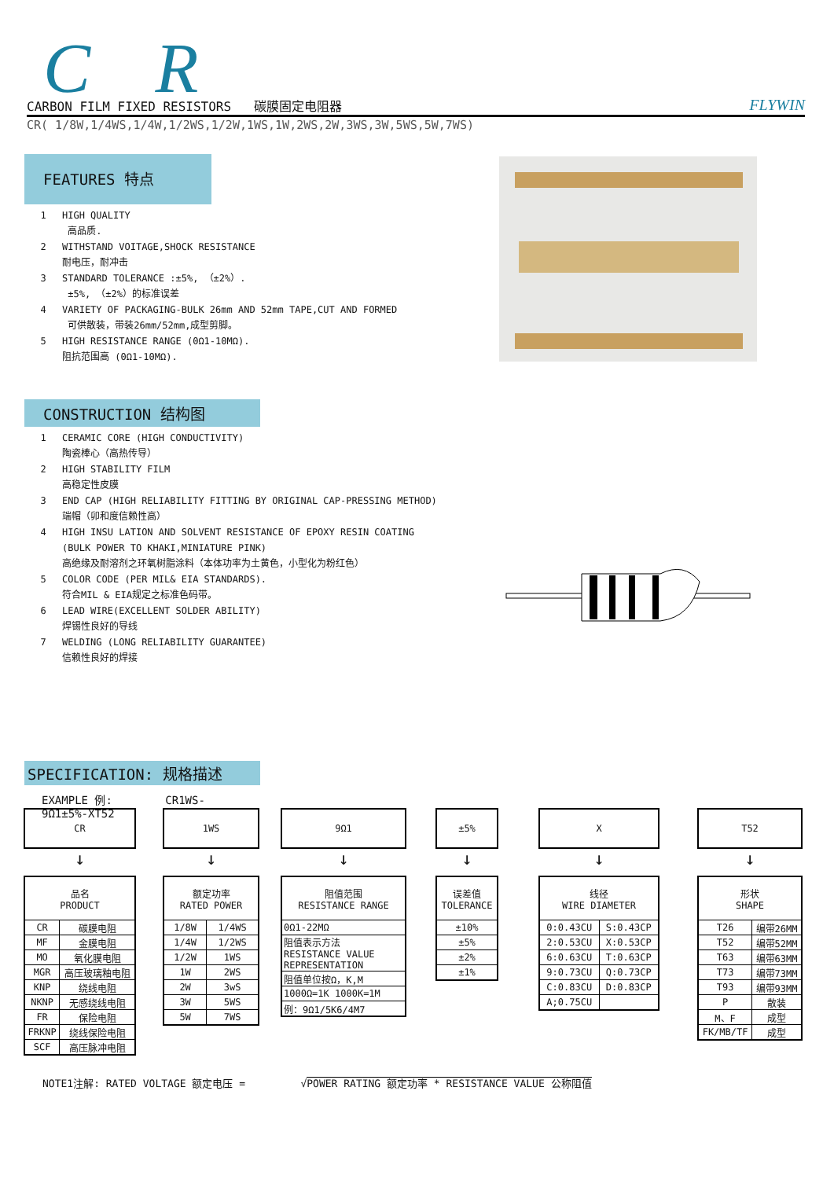C R
CARBON FILM FIXED RESISTORS 碳膜固定电阻器 FLYWIN
CR( 1/8W,1/4WS,1/4W,1/2WS,1/2W,1WS,1W,2WS,2W,3WS,3W,5WS,5W,7WS)
FEATURES 特点
1 HIGH QUALITY
高品质.
2 WITHSTAND VOITAGE,SHOCK RESISTANCE
耐电压，耐冲击
3 STANDARD TOLERANCE :±5%, （±2%）.
±5%, （±2%）的标准误差
4 VARIETY OF PACKAGING-BULK 26mm AND 52mm TAPE,CUT AND FORMED
可供散装，带装26mm/52mm,成型剪脚。
5 HIGH RESISTANCE RANGE (0Ω1-10MΩ).
阻抗范围高 (0Ω1-10MΩ).
CONSTRUCTION 结构图
1 CERAMIC CORE (HIGH CONDUCTIVITY)
陶瓷棒心（高热传导）
2 HIGH STABILITY FILM
高稳定性皮膜
3 END CAP (HIGH RELIABILITY FITTING BY ORIGINAL CAP-PRESSING METHOD)
端帽（卯和度信赖性高）
4 HIGH INSU LATION AND SOLVENT RESISTANCE OF EPOXY RESIN COATING
(BULK POWER TO KHAKI,MINIATURE PINK)
高绝缘及耐溶剂之环氧树脂涂料（本体功率为土黄色，小型化为粉红色）
5 COLOR CODE (PER MIL& EIA STANDARDS).
符合MIL & EIA规定之标准色码带。
6 LEAD WIRE(EXCELLENT SOLDER ABILITY)
焊锡性良好的导线
7 WELDING (LONG RELIABILITY GUARANTEE)
信赖性良好的焊接
SPECIFICATION: 规格描述
EXAMPLE 例: CR1WS-9Ω1±5%-XT52
CR
↓
| 品名 PRODUCT | |
| --- | --- |
| CR | 碳膜电阻 |
| MF | 金膜电阻 |
| MO | 氧化膜电阻 |
| MGR | 高压玻璃釉电阻 |
| KNP | 绕线电阻 |
| NKNP | 无感绕线电阻 |
| FR | 保险电阻 |
| FRKNP | 绕线保险电阻 |
| SCF | 高压脉冲电阻 |
1WS
↓
| 额定功率 RATED POWER | |
| --- | --- |
| 1/8W | 1/4WS |
| 1/4W | 1/2WS |
| 1/2W | 1WS |
| 1W | 2WS |
| 2W | 3wS |
| 3W | 5WS |
| 5W | 7WS |
9Ω1
↓
| 阻值范围 RESISTANCE RANGE |
| --- |
| 0Ω1-22MΩ |
| 阻值表示方法 RESISTANCE VALUE REPRESENTATION |
| 阻值单位按Ω，K,M |
| 1000Ω=1K 1000K=1M |
| 例：9Ω1/5K6/4M7 |
±5%
↓
| 误差值 TOLERANCE |
| --- |
| ±10% |
| ±5% |
| ±2% |
| ±1% |
X
↓
| 线径 WIRE DIAMETER | |
| --- | --- |
| 0:0.43CU | S:0.43CP |
| 2:0.53CU | X:0.53CP |
| 6:0.63CU | T:0.63CP |
| 9:0.73CU | Q:0.73CP |
| C:0.83CU | D:0.83CP |
| A;0.75CU | |
T52
↓
| 形状 SHAPE | |
| --- | --- |
| T26 | 编带26MM |
| T52 | 编带52MM |
| T63 | 编带63MM |
| T73 | 编带73MM |
| T93 | 编带93MM |
| P | 散装 |
| M、F | 成型 |
| FK/MB/TF | 成型 |
NOTE1注解: RATED VOLTAGE 额定电压 = √POWER RATING 额定功率 * RESISTANCE VALUE 公称阻值